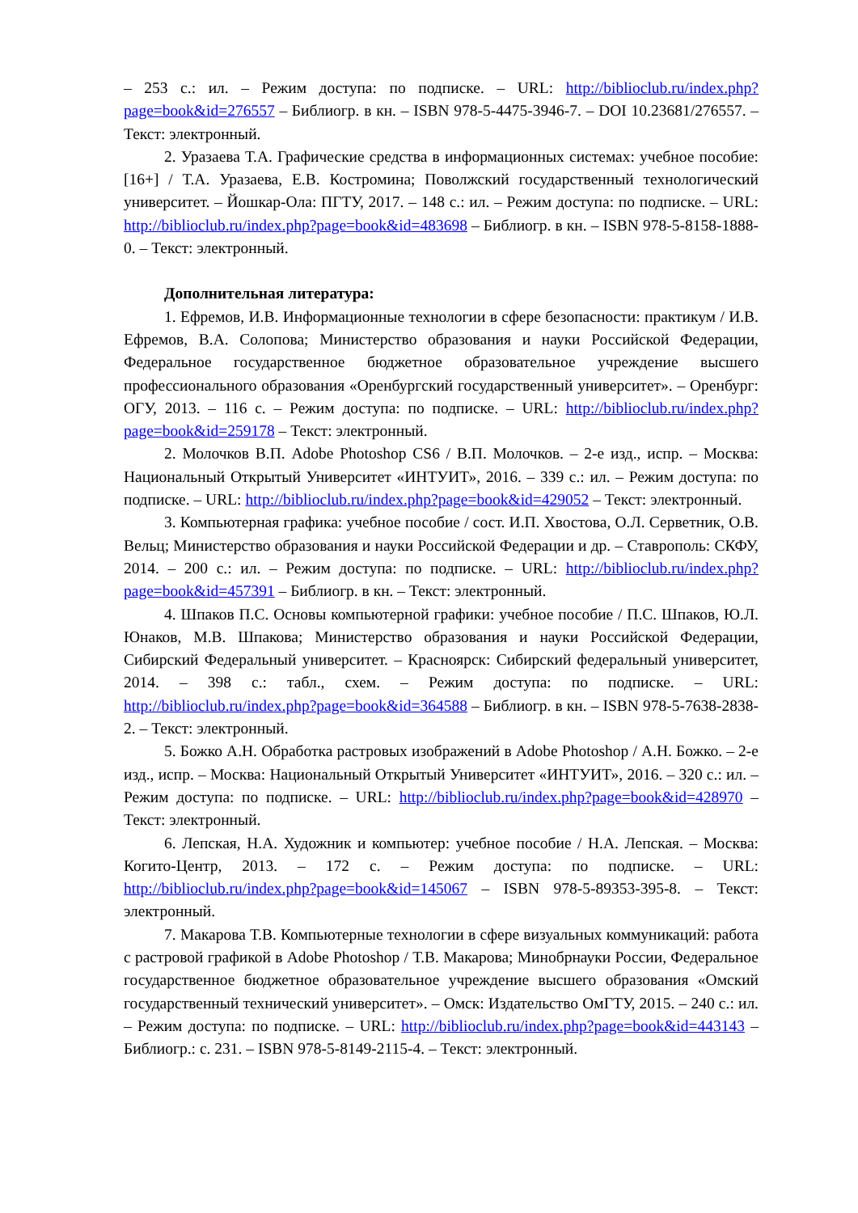– 253 с.: ил. – Режим доступа: по подписке. – URL: http://biblioclub.ru/index.php?page=book&id=276557 – Библиогр. в кн. – ISBN 978-5-4475-3946-7. – DOI 10.23681/276557. – Текст: электронный.
2. Уразаева Т.А. Графические средства в информационных системах: учебное пособие: [16+] / Т.А. Уразаева, Е.В. Костромина; Поволжский государственный технологический университет. – Йошкар-Ола: ПГТУ, 2017. – 148 с.: ил. – Режим доступа: по подписке. – URL: http://biblioclub.ru/index.php?page=book&id=483698 – Библиогр. в кн. – ISBN 978-5-8158-1888-0. – Текст: электронный.
Дополнительная литература:
1. Ефремов, И.В. Информационные технологии в сфере безопасности: практикум / И.В. Ефремов, В.А. Солопова; Министерство образования и науки Российской Федерации, Федеральное государственное бюджетное образовательное учреждение высшего профессионального образования «Оренбургский государственный университет». – Оренбург: ОГУ, 2013. – 116 с. – Режим доступа: по подписке. – URL: http://biblioclub.ru/index.php?page=book&id=259178 – Текст: электронный.
2. Молочков В.П. Adobe Photoshop CS6 / В.П. Молочков. – 2-е изд., испр. – Москва: Национальный Открытый Университет «ИНТУИТ», 2016. – 339 с.: ил. – Режим доступа: по подписке. – URL: http://biblioclub.ru/index.php?page=book&id=429052 – Текст: электронный.
3. Компьютерная графика: учебное пособие / сост. И.П. Хвостова, О.Л. Серветник, О.В. Вельц; Министерство образования и науки Российской Федерации и др. – Ставрополь: СКФУ, 2014. – 200 с.: ил. – Режим доступа: по подписке. – URL: http://biblioclub.ru/index.php?page=book&id=457391 – Библиогр. в кн. – Текст: электронный.
4. Шпаков П.С. Основы компьютерной графики: учебное пособие / П.С. Шпаков, Ю.Л. Юнаков, М.В. Шпакова; Министерство образования и науки Российской Федерации, Сибирский Федеральный университет. – Красноярск: Сибирский федеральный университет, 2014. – 398 с.: табл., схем. – Режим доступа: по подписке. – URL: http://biblioclub.ru/index.php?page=book&id=364588 – Библиогр. в кн. – ISBN 978-5-7638-2838-2. – Текст: электронный.
5. Божко А.Н. Обработка растровых изображений в Adobe Photoshop / А.Н. Божко. – 2-е изд., испр. – Москва: Национальный Открытый Университет «ИНТУИТ», 2016. – 320 с.: ил. – Режим доступа: по подписке. – URL: http://biblioclub.ru/index.php?page=book&id=428970 – Текст: электронный.
6. Лепская, Н.А. Художник и компьютер: учебное пособие / Н.А. Лепская. – Москва: Когито-Центр, 2013. – 172 с. – Режим доступа: по подписке. – URL: http://biblioclub.ru/index.php?page=book&id=145067 – ISBN 978-5-89353-395-8. – Текст: электронный.
7. Макарова Т.В. Компьютерные технологии в сфере визуальных коммуникаций: работа с растровой графикой в Adobe Photoshop / Т.В. Макарова; Минобрнауки России, Федеральное государственное бюджетное образовательное учреждение высшего образования «Омский государственный технический университет». – Омск: Издательство ОмГТУ, 2015. – 240 с.: ил. – Режим доступа: по подписке. – URL: http://biblioclub.ru/index.php?page=book&id=443143 – Библиогр.: с. 231. – ISBN 978-5-8149-2115-4. – Текст: электронный.